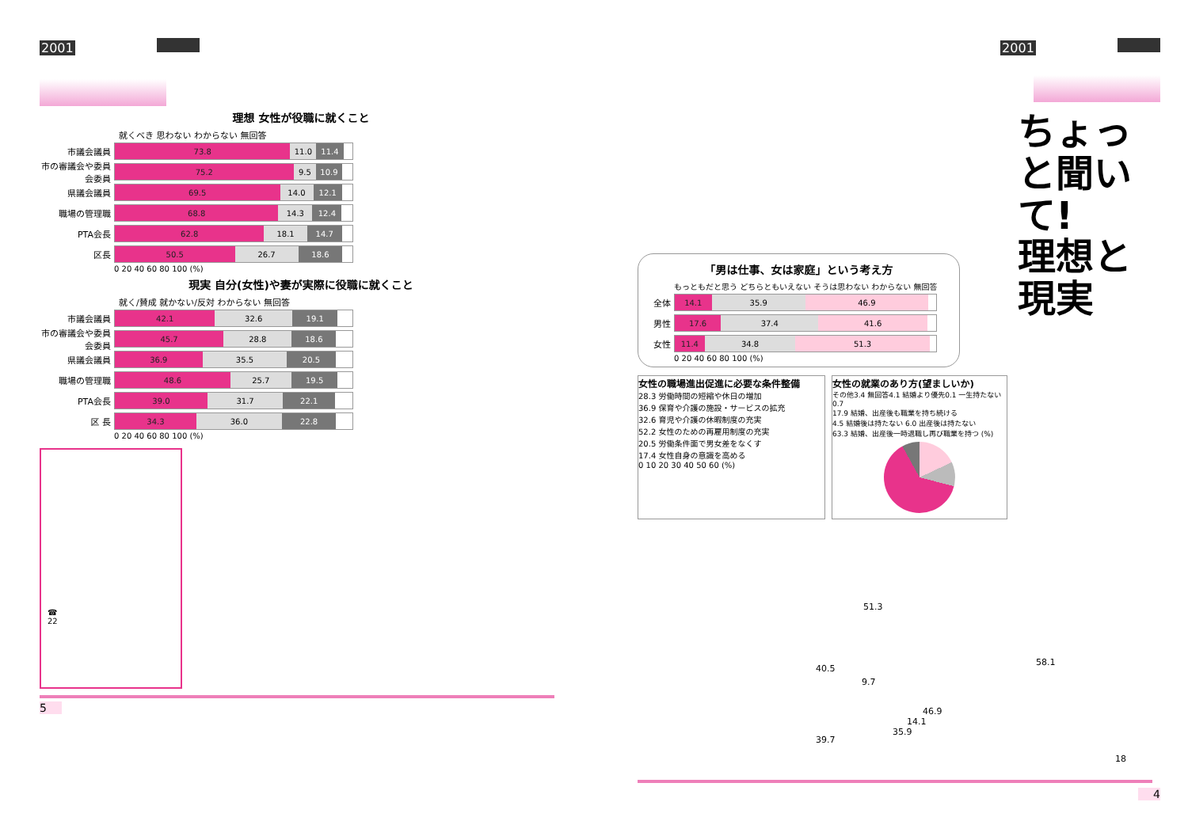2001
理想 女性が役職に就くこと
就くべき 思わない わからない 無回答
市議会議員
73.8 11.0 11.4
市の審議会や委員会委員
75.2 9.5 10.9
県議会議員
69.5 14.0 12.1
職場の管理職
68.8 14.3 12.4
PTA会長
62.8 18.1 14.7
区長
50.5 26.7 18.6
0 20 40 60 80 100 (%)
現実 自分(女性)や妻が実際に役職に就くこと
就く/賛成 就かない/反対 わからない 無回答
市議会議員
42.1 32.6 19.1
市の審議会や委員会委員
45.7 28.8 18.6
県議会議員
36.9 35.5 20.5
職場の管理職
48.6 25.7 19.5
PTA会長
39.0 31.7 22.1
区 長
34.3 36.0 22.8
0 20 40 60 80 100 (%)
☎
22
5
2001
ちょっと聞いて!
理想と現実
「男は仕事、女は家庭」という考え方
もっともだと思う どちらともいえない そうは思わない わからない 無回答
全体
14.1 35.9 46.9
男性
17.6 37.4 41.6
女性
11.4 34.8 51.3
0 20 40 60 80 100 (%)
女性の職場進出促進に必要な条件整備
28.3 労働時間の短縮や休日の増加
36.9 保育や介護の施設・サービスの拡充
32.6 育児や介護の休暇制度の充実
52.2 女性のための再雇用制度の充実
20.5 労働条件面で男女差をなくす
17.4 女性自身の意識を高める
0 10 20 30 40 50 60 (%)
女性の就業のあり方(望ましいか)
その他3.4 無回答4.1 結婚より優先0.1 一生持たない0.7
17.9 結婚、出産後も職業を持ち続ける
4.5 結婚後は持たない 6.0 出産後は持たない
63.3 結婚、出産後一時退職し再び職業を持つ (%)
51.3
40.5
9.7
58.1
46.9
14.1
35.9
39.7
18
4